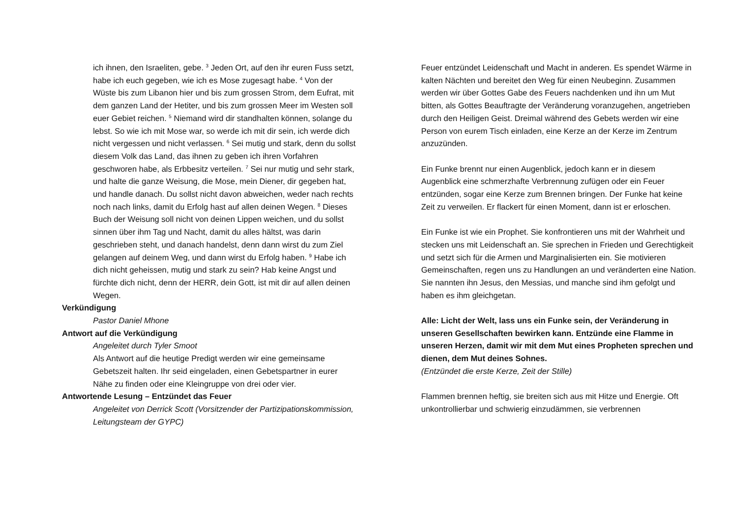ich ihnen, den Israeliten, gebe. <sup>3</sup> Jeden Ort, auf den ihr euren Fuss setzt, habe ich euch gegeben, wie ich es Mose zugesagt habe. <sup>4</sup> Von der Wüste bis zum Libanon hier und bis zum grossen Strom, dem Eufrat, mit dem ganzen Land der Hetiter, und bis zum grossen Meer im Westen soll euer Gebiet reichen. <sup>5</sup> Niemand wird dir standhalten können, solange du lebst. So wie ich mit Mose war, so werde ich mit dir sein, ich werde dich nicht vergessen und nicht verlassen. <sup>6</sup> Sei mutig und stark, denn du sollst diesem Volk das Land, das ihnen zu geben ich ihren Vorfahren geschworen habe, als Erbbesitz verteilen. <sup>7</sup> Sei nur mutig und sehr stark, und halte die ganze Weisung, die Mose, mein Diener, dir gegeben hat, und handle danach. Du sollst nicht davon abweichen, weder nach rechts noch nach links, damit du Erfolg hast auf allen deinen Wegen. <sup>8</sup> Dieses Buch der Weisung soll nicht von deinen Lippen weichen, und du sollst sinnen über ihm Tag und Nacht, damit du alles hältst, was darin geschrieben steht, und danach handelst, denn dann wirst du zum Ziel gelangen auf deinem Weg, und dann wirst du Erfolg haben. <sup>9</sup> Habe ich dich nicht geheissen, mutig und stark zu sein? Hab keine Angst und fürchte dich nicht, denn der HERR, dein Gott, ist mit dir auf allen deinen Wegen.
Verkündigung
Pastor Daniel Mhone
Antwort auf die Verkündigung
Angeleitet durch Tyler Smoot
Als Antwort auf die heutige Predigt werden wir eine gemeinsame Gebetszeit halten. Ihr seid eingeladen, einen Gebetspartner in eurer Nähe zu finden oder eine Kleingruppe von drei oder vier.
Antwortende Lesung – Entzündet das Feuer
Angeleitet von Derrick Scott (Vorsitzender der Partizipationskommission, Leitungsteam der GYPC)
Feuer entzündet Leidenschaft und Macht in anderen. Es spendet Wärme in kalten Nächten und bereitet den Weg für einen Neubeginn. Zusammen werden wir über Gottes Gabe des Feuers nachdenken und ihn um Mut bitten, als Gottes Beauftragte der Veränderung voranzugehen, angetrieben durch den Heiligen Geist. Dreimal während des Gebets werden wir eine Person von eurem Tisch einladen, eine Kerze an der Kerze im Zentrum anzuzünden.
Ein Funke brennt nur einen Augenblick, jedoch kann er in diesem Augenblick eine schmerzhafte Verbrennung zufügen oder ein Feuer entzünden, sogar eine Kerze zum Brennen bringen. Der Funke hat keine Zeit zu verweilen. Er flackert für einen Moment, dann ist er erloschen.
Ein Funke ist wie ein Prophet. Sie konfrontieren uns mit der Wahrheit und stecken uns mit Leidenschaft an. Sie sprechen in Frieden und Gerechtigkeit und setzt sich für die Armen und Marginalisierten ein. Sie motivieren Gemeinschaften, regen uns zu Handlungen an und veränderten eine Nation. Sie nannten ihn Jesus, den Messias, und manche sind ihm gefolgt und haben es ihm gleichgetan.
Alle: Licht der Welt, lass uns ein Funke sein, der Veränderung in unseren Gesellschaften bewirken kann. Entzünde eine Flamme in unseren Herzen, damit wir mit dem Mut eines Propheten sprechen und dienen, dem Mut deines Sohnes.
(Entzündet die erste Kerze, Zeit der Stille)
Flammen brennen heftig, sie breiten sich aus mit Hitze und Energie. Oft unkontrollierbar und schwierig einzudämmen, sie verbrennen